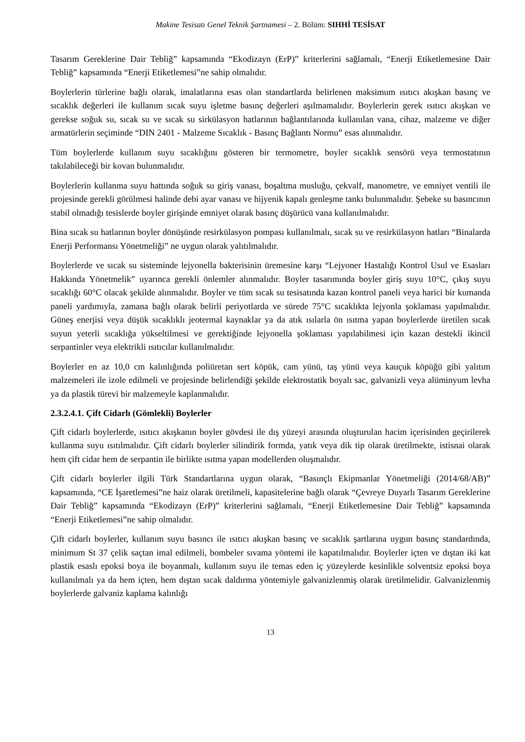Makine Tesisatı Genel Teknik Şartnamesi – 2. Bölüm: SIHHİ TESİSAT
Tasarım Gereklerine Dair Tebliğ” kapsamında “Ekodizayn (ErP)” kriterlerini sağlamalı, “Enerji Etiketlemesine Dair Tebliğ” kapsamında “Enerji Etiketlemesi”ne sahip olmalıdır.
Boylerlerin türlerine bağlı olarak, imalatlarına esas olan standartlarda belirlenen maksimum ısıtıcı akışkan basınç ve sıcaklık değerleri ile kullanım sıcak suyu işletme basınç değerleri aşılmamalıdır. Boylerlerin gerek ısıtıcı akışkan ve gerekse soğuk su, sıcak su ve sıcak su sirkülasyon hatlarının bağlantılarında kullanılan vana, cihaz, malzeme ve diğer armatürlerin seçiminde “DIN 2401 - Malzeme Sıcaklık - Basınç Bağlantı Normu” esas alınmalıdır.
Tüm boylerlerde kullanım suyu sıcaklığını gösteren bir termometre, boyler sıcaklık sensörü veya termostatının takılabileceği bir kovan bulunmalıdır.
Boylerlerin kullanma suyu hattında soğuk su giriş vanası, boşaltma musluğu, çekvalf, manometre, ve emniyet ventili ile projesinde gerekli görülmesi halinde debi ayar vanası ve hijyenik kapalı genleşme tankı bulunmalıdır. Şebeke su basıncının stabil olmadığı tesislerde boyler girişinde emniyet olarak basınç düşürücü vana kullanılmalıdır.
Bina sıcak su hatlarının boyler dönüşünde resirkülasyon pompası kullanılmalı, sıcak su ve resirkülasyon hatları “Binalarda Enerji Performansı Yönetmeliği” ne uygun olarak yalıtılmalıdır.
Boylerlerde ve sıcak su sisteminde lejyonella bakterisinin üremesine karşı “Lejyoner Hastalığı Kontrol Usul ve Esasları Hakkında Yönetmelik” uyarınca gerekli önlemler alınmalıdır. Boyler tasarımında boyler giriş suyu 10°C, çıkış suyu sıcaklığı 60°C olacak şekilde alınmalıdır. Boyler ve tüm sıcak su tesisatında kazan kontrol paneli veya harici bir kumanda paneli yardımıyla, zamana bağlı olarak belirli periyotlarda ve sürede 75°C sıcaklıkta lejyonla şoklaması yapılmalıdır. Güneş enerjisi veya düşük sıcaklıklı jeotermal kaynaklar ya da atık ısılarla ön ısıtma yapan boylerlerde üretilen sıcak suyun yeterli sıcaklığa yükseltilmesi ve gerektiğinde lejyonella şoklaması yapılabilmesi için kazan destekli ikincil serpantinler veya elektrikli ısıtıcılar kullanılmalıdır.
Boylerler en az 10,0 cm kalınlığında poliüretan sert köpük, cam yünü, taş yünü veya kauçuk köpüğü gibi yalıtım malzemeleri ile izole edilmeli ve projesinde belirlendiği şekilde elektrostatik boyalı sac, galvanizli veya alüminyum levha ya da plastik türevi bir malzemeyle kaplanmalıdır.
2.3.2.4.1. Çift Cidarlı (Gömlekli) Boylerler
Çift cidarlı boylerlerde, ısıtıcı akışkanın boyler gövdesi ile dış yüzeyi arasında oluşturulan hacim içerisinden geçirilerek kullanma suyu ısıtılmalıdır. Çift cidarlı boylerler silindirik formda, yatık veya dik tip olarak üretilmekte, istisnai olarak hem çift cidar hem de serpantin ile birlikte ısıtma yapan modellerden oluşmalıdır.
Çift cidarlı boylerler ilgili Türk Standartlarına uygun olarak, “Basınçlı Ekipmanlar Yönetmeliği (2014/68/AB)” kapsamında, “CE İşaretlemesi”ne haiz olarak üretilmeli, kapasitelerine bağlı olarak “Çevreye Duyarlı Tasarım Gereklerine Dair Tebliğ” kapsamında “Ekodizayn (ErP)” kriterlerini sağlamalı, “Enerji Etiketlemesine Dair Tebliğ” kapsamında “Enerji Etiketlemesi”ne sahip olmalıdır.
Çift cidarlı boylerler, kullanım suyu basıncı ile ısıtıcı akışkan basınç ve sıcaklık şartlarına uygun basınç standardında, minimum St 37 çelik saçtan imal edilmeli, bombeler sıvama yöntemi ile kapatılmalıdır. Boylerler içten ve dıştan iki kat plastik esaslı epoksi boya ile boyanmalı, kullanım suyu ile temas eden iç yüzeylerde kesinlikle solventsiz epoksi boya kullanılmalı ya da hem içten, hem dıştan sıcak daldırma yöntemiyle galvanizlenmiş olarak üretilmelidir. Galvanizlenmiş boylerlerde galvaniz kaplama kalınlığı
13